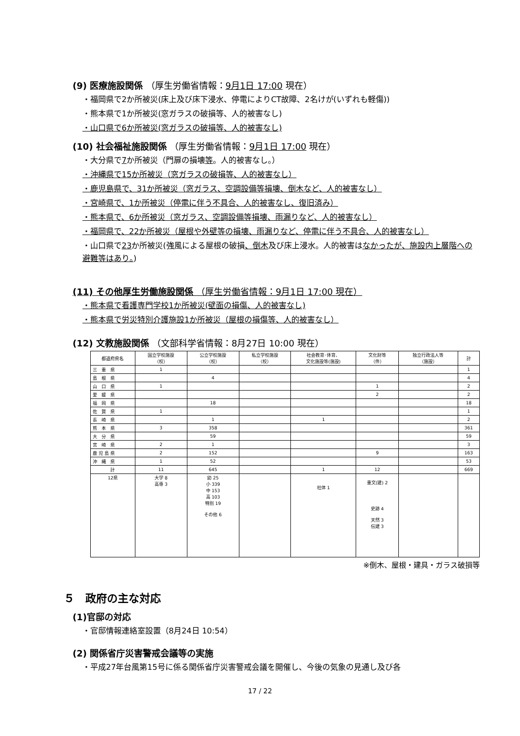(9) 医療施設関係 （厚生労働省情報：9月1日 17:00 現在）
・福岡県で2か所被災(床上及び床下浸水、停電によりCT故障、2名けが(いずれも軽傷))
・熊本県で1か所被災(窓ガラスの破損等、人的被害なし)
・山口県で6か所被災(窓ガラスの破損等、人的被害なし)
(10) 社会福祉施設関係 （厚生労働省情報：9月1日 17:00 現在）
・大分県で7か所被災（門扉の損壊等。人的被害なし。）
・沖縄県で15か所被災（窓ガラスの破損等、人的被害なし）
・鹿児島県で、31か所被災（窓ガラス、空調設備等損壊、倒木など、人的被害なし）
・宮崎県で、1か所被災（停電に伴う不具合、人的被害なし、復旧済み）
・熊本県で、6か所被災（窓ガラス、空調設備等損壊、雨漏りなど、人的被害なし）
・福岡県で、22か所被災（屋根や外壁等の損壊、雨漏りなど、停電に伴う不具合、人的被害なし）
・山口県で23か所被災(強風による屋根の破損、倒木及び床上浸水。人的被害はなかったが、施設内上層階への避難等はあり。)
(11) その他厚生労働施設関係 （厚生労働省情報：9月1日 17:00 現在）
・熊本県で看護専門学校1か所被災(壁面の損傷、人的被害なし)
・熊本県で労災特別介護施設1か所被災（屋根の損傷等、人的被害なし）
(12) 文教施設関係 （文部科学省情報：8月27日 10:00 現在）
| 都道府県名 | 国立学校施設 （校） | 公立学校施設 （校） | 私立学校施設 （校） | 社会教育･体育、 文化施設等(施設) | 文化財等 （件） | 独立行政法人等 （施設） | 計 |
| --- | --- | --- | --- | --- | --- | --- | --- |
| 三 重 県 | 1 | | | | | | 1 |
| 島 根 県 | | 4 | | | | | 4 |
| 山 口 県 | 1 | | | | 1 | | 2 |
| 愛 媛 県 | | | | | 2 | | 2 |
| 福 岡 県 | | 18 | | | | | 18 |
| 佐 賀 県 | 1 | | | | | | 1 |
| 長 崎 県 | | 1 | | 1 | | | 2 |
| 熊 本 県 | 3 | 358 | | | | | 361 |
| 大 分 県 | | 59 | | | | | 59 |
| 宮 崎 県 | 2 | 1 | | | | | 3 |
| 鹿 児 島 県 | 2 | 152 | | | 9 | | 163 |
| 沖 縄 県 | 1 | 52 | | | | | 53 |
| 計 | 11 | 645 | | 1 | 12 | | 669 |
| 12県 | 大学 8 高専 3 | 幼 25 小 339 中 153 高 103 特別 19 その他 6 | | 社体 1 | 重文(建) 2 史跡 4 天然 3 伝建 3 | | |
※倒木、屋根・建具・ガラス破損等
５　政府の主な対応
(1)官邸の対応
・官邸情報連絡室設置（8月24日 10:54）
(2) 関係省庁災害警戒会議等の実施
・平成27年台風第15号に係る関係省庁災害警戒会議を開催し、今後の気象の見通し及び各
17 / 22